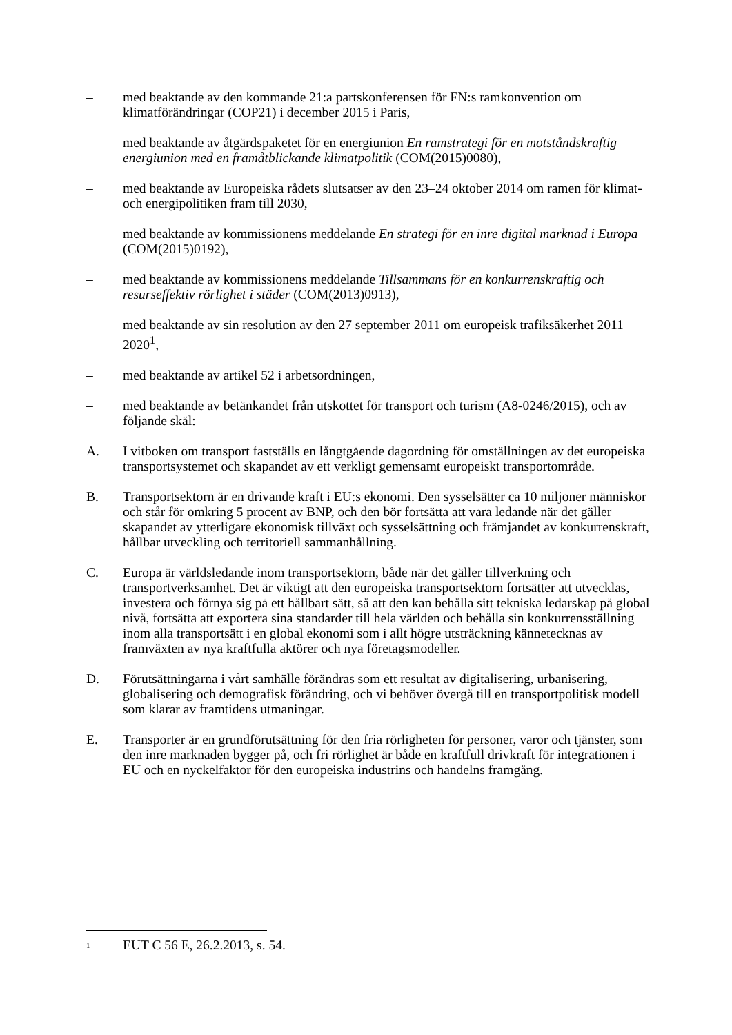– med beaktande av den kommande 21:a partskonferensen för FN:s ramkonvention om klimatförändringar (COP21) i december 2015 i Paris,
– med beaktande av åtgärdspaketet för en energiunion En ramstrategi för en motståndskraftig energiunion med en framåtblickande klimatpolitik (COM(2015)0080),
– med beaktande av Europeiska rådets slutsatser av den 23–24 oktober 2014 om ramen för klimat- och energipolitiken fram till 2030,
– med beaktande av kommissionens meddelande En strategi för en inre digital marknad i Europa (COM(2015)0192),
– med beaktande av kommissionens meddelande Tillsammans för en konkurrenskraftig och resurseffektiv rörlighet i städer (COM(2013)0913),
– med beaktande av sin resolution av den 27 september 2011 om europeisk trafiksäkerhet 2011–2020<sup>1</sup>,
– med beaktande av artikel 52 i arbetsordningen,
– med beaktande av betänkandet från utskottet för transport och turism (A8-0246/2015), och av följande skäl:
A. I vitboken om transport fastställs en långtgående dagordning för omställningen av det europeiska transportsystemet och skapandet av ett verkligt gemensamt europeiskt transportområde.
B. Transportsektorn är en drivande kraft i EU:s ekonomi. Den sysselsätter ca 10 miljoner människor och står för omkring 5 procent av BNP, och den bör fortsätta att vara ledande när det gäller skapandet av ytterligare ekonomisk tillväxt och sysselsättning och främjandet av konkurrenskraft, hållbar utveckling och territoriell sammanhållning.
C. Europa är världsledande inom transportsektorn, både när det gäller tillverkning och transportverksamhet. Det är viktigt att den europeiska transportsektorn fortsätter att utvecklas, investera och förnya sig på ett hållbart sätt, så att den kan behålla sitt tekniska ledarskap på global nivå, fortsätta att exportera sina standarder till hela världen och behålla sin konkurrensställning inom alla transportsätt i en global ekonomi som i allt högre utsträckning kännetecknas av framväxten av nya kraftfulla aktörer och nya företagsmodeller.
D. Förutsättningarna i vårt samhälle förändras som ett resultat av digitalisering, urbanisering, globalisering och demografisk förändring, och vi behöver övergå till en transportpolitisk modell som klarar av framtidens utmaningar.
E. Transporter är en grundförutsättning för den fria rörligheten för personer, varor och tjänster, som den inre marknaden bygger på, och fri rörlighet är både en kraftfull drivkraft för integrationen i EU och en nyckelfaktor för den europeiska industrins och handelns framgång.
<sup>1</sup>
EUT C 56 E, 26.2.2013, s. 54.